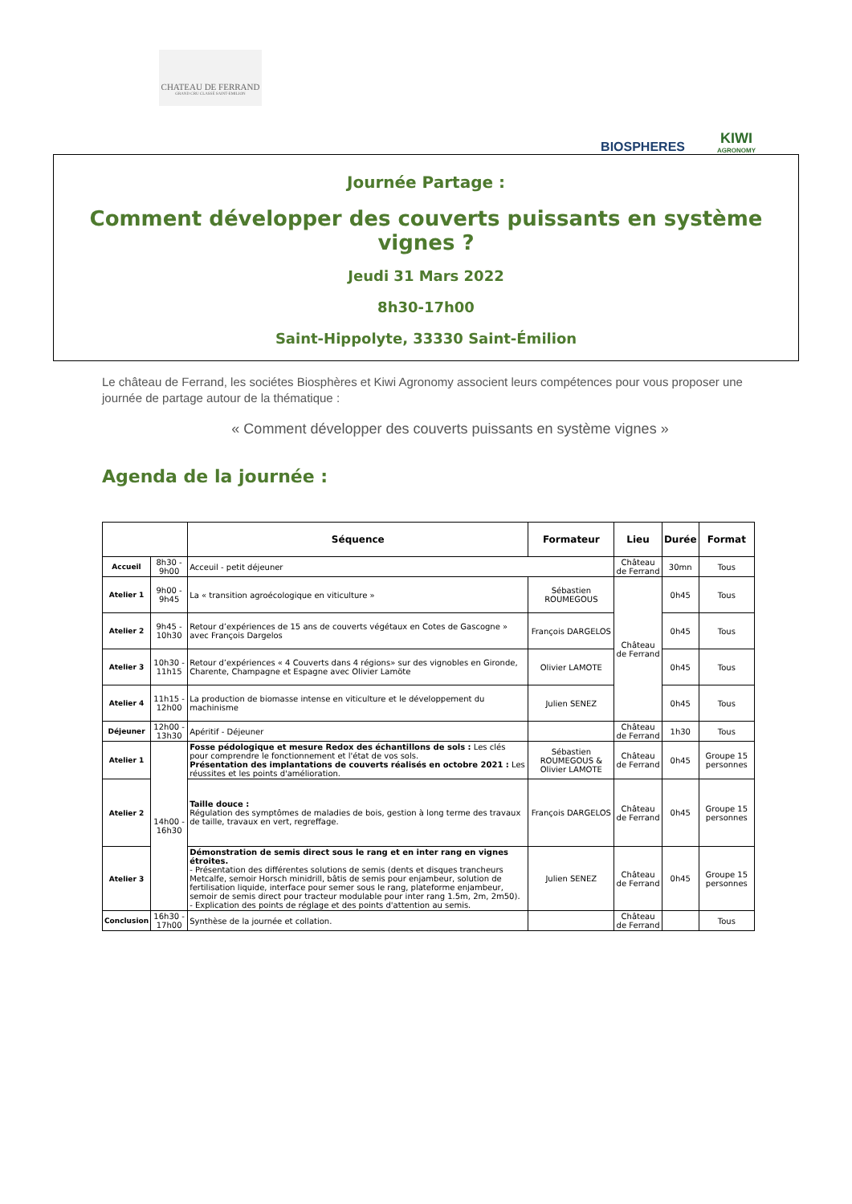CHATEAU DE FERRAND
GRAND CRU CLASSÉ SAINT-EMILION
BIOSPHERES
KIWI
AGRONOMY
Journée Partage :
Comment développer des couverts puissants en système vignes ?
Jeudi 31 Mars 2022
8h30-17h00
Saint-Hippolyte, 33330 Saint-Émilion
Le château de Ferrand, les sociétes Biosphères et Kiwi Agronomy associent leurs compétences pour vous proposer une journée de partage autour de la thématique :
« Comment développer des couverts puissants en système vignes »
Agenda de la journée :
| | | Séquence | Formateur | Lieu | Durée | Format |
| --- | --- | --- | --- | --- | --- | --- |
| Accueil | 8h30 - 9h00 | Acceuil - petit déjeuner | | Château de Ferrand | 30mn | Tous |
| Atelier 1 | 9h00 - 9h45 | La « transition agroécologique en viticulture » | Sébastien ROUMEGOUS | Château de Ferrand | 0h45 | Tous |
| Atelier 2 | 9h45 - 10h30 | Retour d’expériences de 15 ans de couverts végétaux en Cotes de Gascogne » avec François Dargelos | François DARGELOS | | 0h45 | Tous |
| Atelier 3 | 10h30 - 11h15 | Retour d’expériences « 4 Couverts dans 4 régions» sur des vignobles en Gironde, Charente, Champagne et Espagne avec Olivier Lamöte | Olivier LAMOTE | | 0h45 | Tous |
| Atelier 4 | 11h15 - 12h00 | La production de biomasse intense en viticulture et le développement du machinisme | Julien SENEZ | | 0h45 | Tous |
| Déjeuner | 12h00 - 13h30 | Apéritif - Déjeuner | | Château de Ferrand | 1h30 | Tous |
| Atelier 1 | 14h00 - 16h30 | Fosse pédologique et mesure Redox des échantillons de sols : Les clés pour comprendre le fonctionnement et l'état de vos sols. Présentation des implantations de couverts réalisés en octobre 2021 : Les réussites et les points d'amélioration. | Sébastien ROUMEGOUS & Olivier LAMOTE | Château de Ferrand | 0h45 | Groupe 15 personnes |
| Atelier 2 | | Taille douce : Régulation des symptômes de maladies de bois, gestion à long terme des travaux de taille, travaux en vert, regreffage. | François DARGELOS | Château de Ferrand | 0h45 | Groupe 15 personnes |
| Atelier 3 | | Démonstration de semis direct sous le rang et en inter rang en vignes étroites. - Présentation des différentes solutions de semis (dents et disques trancheurs Metcalfe, semoir Horsch minidrill, bâtis de semis pour enjambeur, solution de fertilisation liquide, interface pour semer sous le rang, plateforme enjambeur, semoir de semis direct pour tracteur modulable pour inter rang 1.5m, 2m, 2m50). - Explication des points de réglage et des points d'attention au semis. | Julien SENEZ | Château de Ferrand | 0h45 | Groupe 15 personnes |
| Conclusion | 16h30 - 17h00 | Synthèse de la journée et collation. | | Château de Ferrand | | Tous |